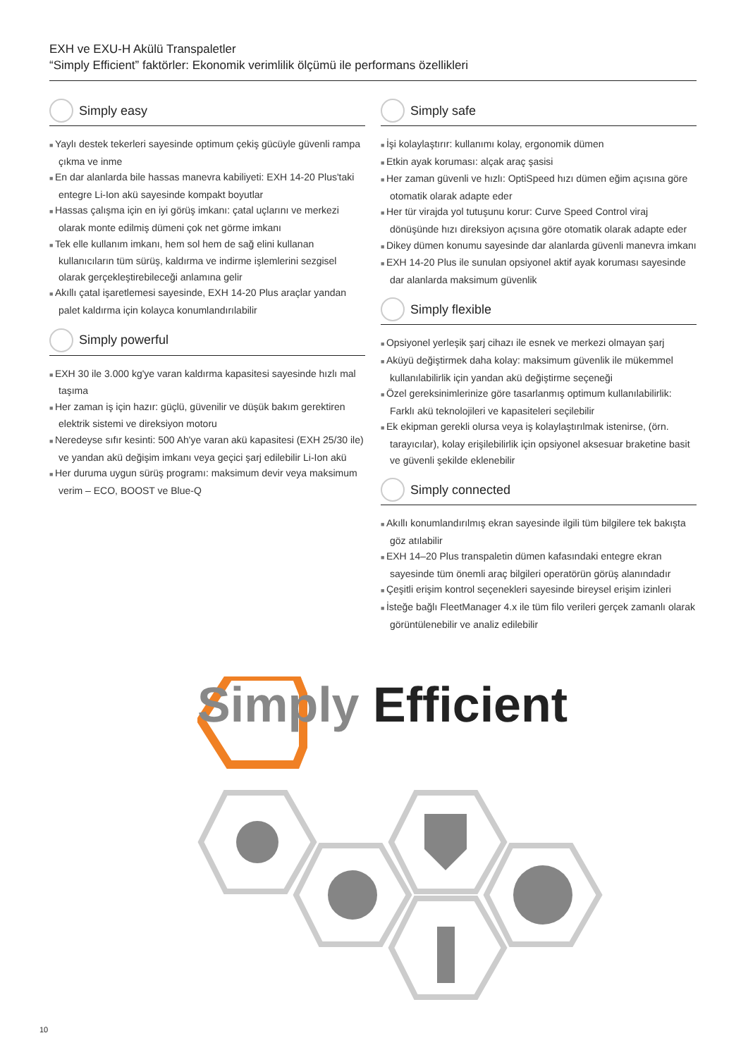EXH ve EXU-H Akülü Transpaletler
“Simply Efficient” faktörler: Ekonomik verimlilik ölçümü ile performans özellikleri
Simply easy
Yaylı destek tekerleri sayesinde optimum çekiş gücüyle güvenli rampa çıkma ve inme
En dar alanlarda bile hassas manevra kabiliyeti: EXH 14-20 Plus'taki entegre Li-Ion akü sayesinde kompakt boyutlar
Hassas çalışma için en iyi görüş imkanı: çatal uçlarını ve merkezi olarak monte edilmiş dümeni çok net görme imkanı
Tek elle kullanım imkanı, hem sol hem de sağ elini kullanan kullanıcıların tüm sürüş, kaldırma ve indirme işlemlerini sezgisel olarak gerçekleştirebileceği anlamına gelir
Akıllı çatal işaretlemesi sayesinde, EXH 14-20 Plus araçlar yandan palet kaldırma için kolayca konumlandırılabilir
Simply powerful
EXH 30 ile 3.000 kg'ye varan kaldırma kapasitesi sayesinde hızlı mal taşıma
Her zaman iş için hazır: güçlü, güvenilir ve düşük bakım gerektiren elektrik sistemi ve direksiyon motoru
Neredeyse sıfır kesinti: 500 Ah'ye varan akü kapasitesi (EXH 25/30 ile) ve yandan akü değişim imkanı veya geçici şarj edilebilir Li-Ion akü
Her duruma uygun sürüş programı: maksimum devir veya maksimum verim – ECO, BOOST ve Blue-Q
Simply safe
İşi kolaylaştırır: kullanımı kolay, ergonomik dümen
Etkin ayak koruması: alçak araç şasisi
Her zaman güvenli ve hızlı: OptiSpeed hızı dümen eğim açısına göre otomatik olarak adapte eder
Her tür virajda yol tutuşunu korur: Curve Speed Control viraj dönüşünde hızı direksiyon açısına göre otomatik olarak adapte eder
Dikey dümen konumu sayesinde dar alanlarda güvenli manevra imkanı
EXH 14-20 Plus ile sunulan opsiyonel aktif ayak koruması sayesinde dar alanlarda maksimum güvenlik
Simply flexible
Opsiyonel yerleşik şarj cihazı ile esnek ve merkezi olmayan şarj
Aküyü değiştirmek daha kolay: maksimum güvenlik ile mükemmel kullanılabilirlik için yandan akü değiştirme seçeneği
Özel gereksinimlerinize göre tasarlanmış optimum kullanılabilirlik: Farklı akü teknolojileri ve kapasiteleri seçilebilir
Ek ekipman gerekli olursa veya iş kolaylaştırılmak istenirse, (örn. tarayıcılar), kolay erişilebilirlik için opsiyonel aksesuar braketine basit ve güvenli şekilde eklenebilir
Simply connected
Akıllı konumlandırılmış ekran sayesinde ilgili tüm bilgilere tek bakışta göz atılabilir
EXH 14–20 Plus transpaletin dümen kafasındaki entegre ekran sayesinde tüm önemli araç bilgileri operatörün görüş alanındadır
Çeşitli erişim kontrol seçenekleri sayesinde bireysel erişim izinleri
İsteğe bağlı FleetManager 4.x ile tüm filo verileri gerçek zamanlı olarak görüntülenebilir ve analiz edilebilir
Simply Efficient
10